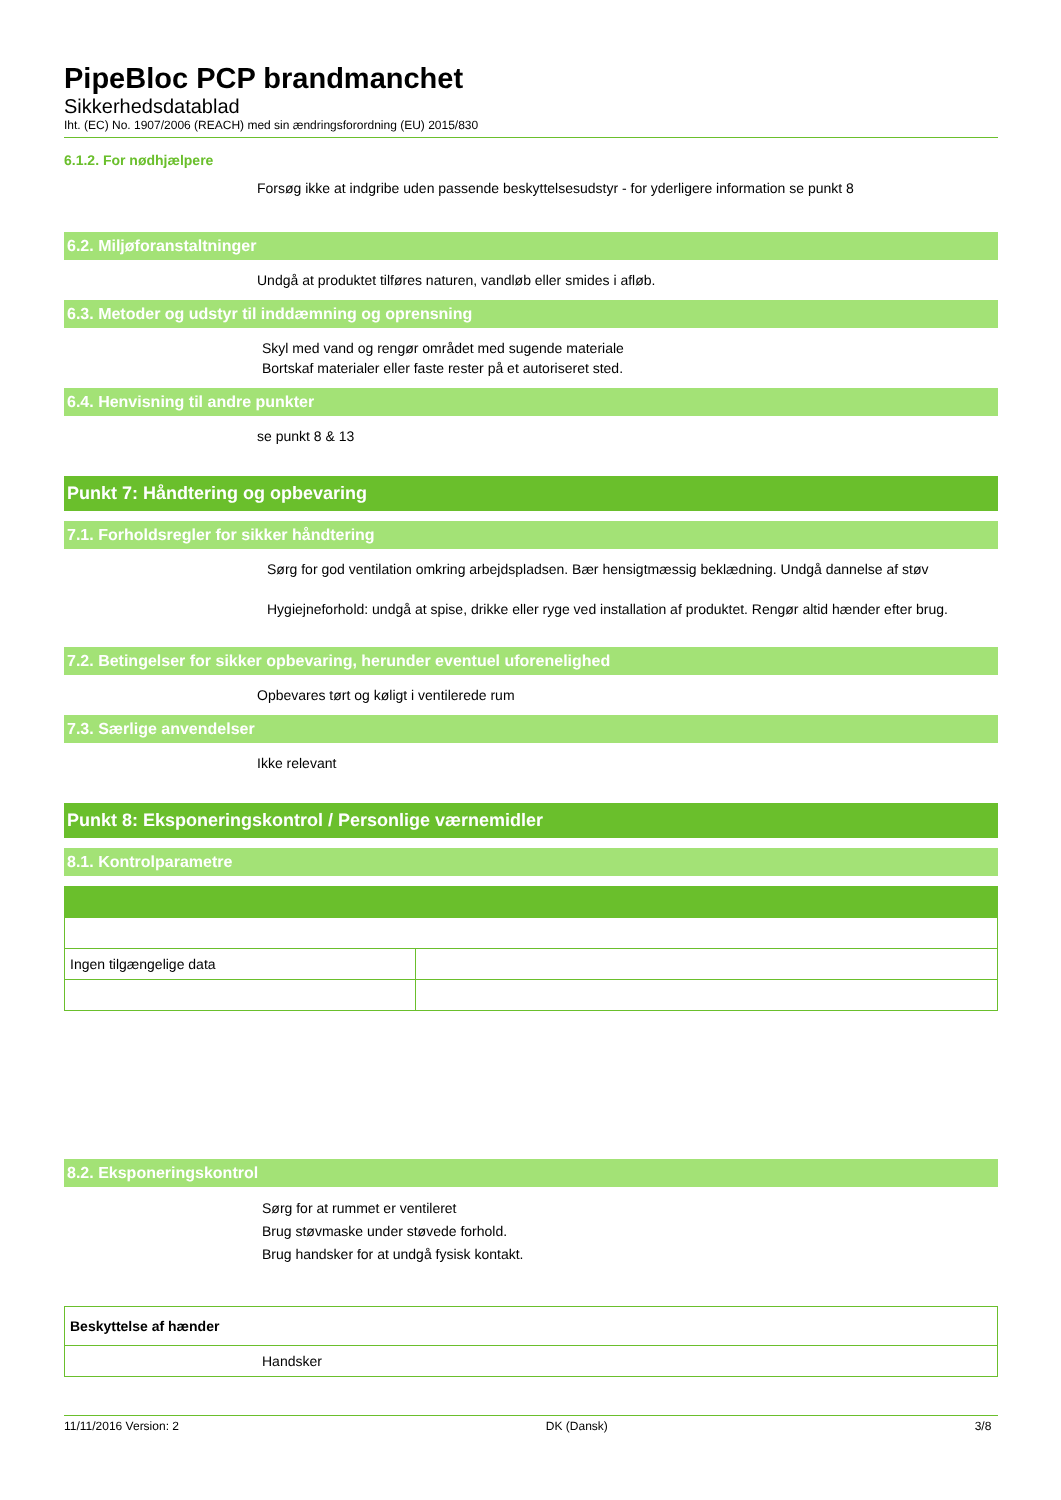PipeBloc PCP brandmanchet
Sikkerhedsdatablad
Iht. (EC) No. 1907/2006 (REACH) med sin ændringsforordning (EU) 2015/830
6.1.2. For nødhjælpere
Forsøg ikke at indgribe uden passende beskyttelsesudstyr - for yderligere information se punkt 8
6.2. Miljøforanstaltninger
Undgå at produktet tilføres naturen, vandløb eller smides i afløb.
6.3. Metoder og udstyr til inddæmning og oprensning
Skyl med vand og rengør området med sugende materiale
Bortskaf materialer eller faste rester på et autoriseret sted.
6.4. Henvisning til andre punkter
se punkt 8 & 13
Punkt 7: Håndtering og opbevaring
7.1. Forholdsregler for sikker håndtering
Sørg for god ventilation omkring arbejdspladsen. Bær hensigtmæssig beklædning. Undgå dannelse af støv
Hygiejneforhold: undgå at spise, drikke eller ryge ved installation af produktet. Rengør altid hænder efter brug.
7.2. Betingelser for sikker opbevaring, herunder eventuel uforenelighed
Opbevares tørt og køligt i ventilerede rum
7.3. Særlige anvendelser
Ikke relevant
Punkt 8: Eksponeringskontrol / Personlige værnemidler
8.1. Kontrolparametre
| Ingen tilgængelige data | |
8.2. Eksponeringskontrol
Sørg for at rummet er ventileret
Brug støvmaske under støvede forhold.
Brug handsker for at undgå fysisk kontakt.
| Beskyttelse af hænder |
| Handsker |
11/11/2016 Version: 2 DK (Dansk) 3/8